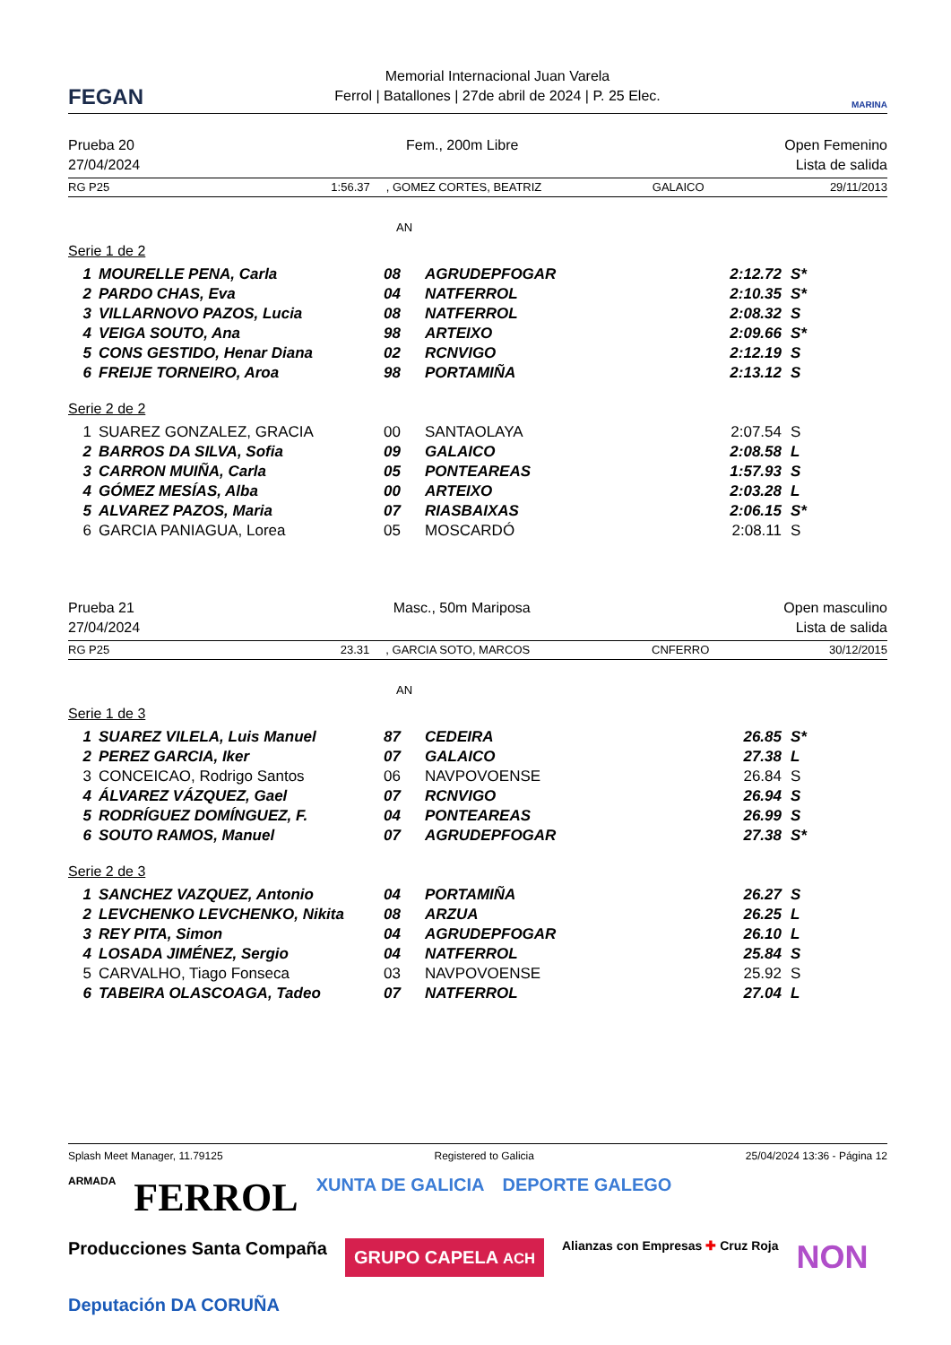FEGAN
Memorial Internacional Juan Varela
Ferrol | Batallones | 27de abril de 2024 | P. 25 Elec.
MARINA
Prueba 20
27/04/2024
Fem., 200m Libre Open Femenino
Lista de salida
RG P25 1:56.37, GOMEZ CORTES, BEATRIZ GALAICO 29/11/2013
AN
Serie 1 de 2
| 1 | MOURELLE PENA, Carla | 08 | AGRUDEPFOGAR | 2:12.72 | S* |
| 2 | PARDO CHAS, Eva | 04 | NATFERROL | 2:10.35 | S* |
| 3 | VILLARNOVO PAZOS, Lucia | 08 | NATFERROL | 2:08.32 | S |
| 4 | VEIGA SOUTO, Ana | 98 | ARTEIXO | 2:09.66 | S* |
| 5 | CONS GESTIDO, Henar Diana | 02 | RCNVIGO | 2:12.19 | S |
| 6 | FREIJE TORNEIRO, Aroa | 98 | PORTAMIÑA | 2:13.12 | S |
Serie 2 de 2
| 1 | SUAREZ GONZALEZ, GRACIA | 00 | SANTAOLAYA | 2:07.54 | S |
| 2 | BARROS DA SILVA, Sofia | 09 | GALAICO | 2:08.58 | L |
| 3 | CARRON MUIÑA, Carla | 05 | PONTEAREAS | 1:57.93 | S |
| 4 | GÓMEZ MESÍAS, Alba | 00 | ARTEIXO | 2:03.28 | L |
| 5 | ALVAREZ PAZOS, Maria | 07 | RIASBAIXAS | 2:06.15 | S* |
| 6 | GARCIA PANIAGUA, Lorea | 05 | MOSCARDÓ | 2:08.11 | S |
Prueba 21
27/04/2024
Masc., 50m Mariposa Open masculino
Lista de salida
RG P25 23.31, GARCIA SOTO, MARCOS CNFERRO 30/12/2015
AN
Serie 1 de 3
| 1 | SUAREZ VILELA, Luis Manuel | 87 | CEDEIRA | 26.85 | S* |
| 2 | PEREZ GARCIA, Iker | 07 | GALAICO | 27.38 | L |
| 3 | CONCEICAO, Rodrigo Santos | 06 | NAVPOVOENSE | 26.84 | S |
| 4 | ÁLVAREZ VÁZQUEZ, Gael | 07 | RCNVIGO | 26.94 | S |
| 5 | RODRÍGUEZ DOMÍNGUEZ, F. | 04 | PONTEAREAS | 26.99 | S |
| 6 | SOUTO RAMOS, Manuel | 07 | AGRUDEPFOGAR | 27.38 | S* |
Serie 2 de 3
| 1 | SANCHEZ VAZQUEZ, Antonio | 04 | PORTAMIÑA | 26.27 | S |
| 2 | LEVCHENKO LEVCHENKO, Nikita | 08 | ARZUA | 26.25 | L |
| 3 | REY PITA, Simon | 04 | AGRUDEPFOGAR | 26.10 | L |
| 4 | LOSADA JIMÉNEZ, Sergio | 04 | NATFERROL | 25.84 | S |
| 5 | CARVALHO, Tiago Fonseca | 03 | NAVPOVOENSE | 25.92 | S |
| 6 | TABEIRA OLASCOAGA, Tadeo | 07 | NATFERROL | 27.04 | L |
Splash Meet Manager, 11.79125 Registered to Galicia 25/04/2024 13:36 - Página 12
ARMADA FERROL XUNTA DE GALICIA DEPORTE GALEGO Producciones Santa Compaña GRUPO CAPELA ACH Alianzas con Empresas ✚ Cruz Roja NON Deputación DA CORUÑA